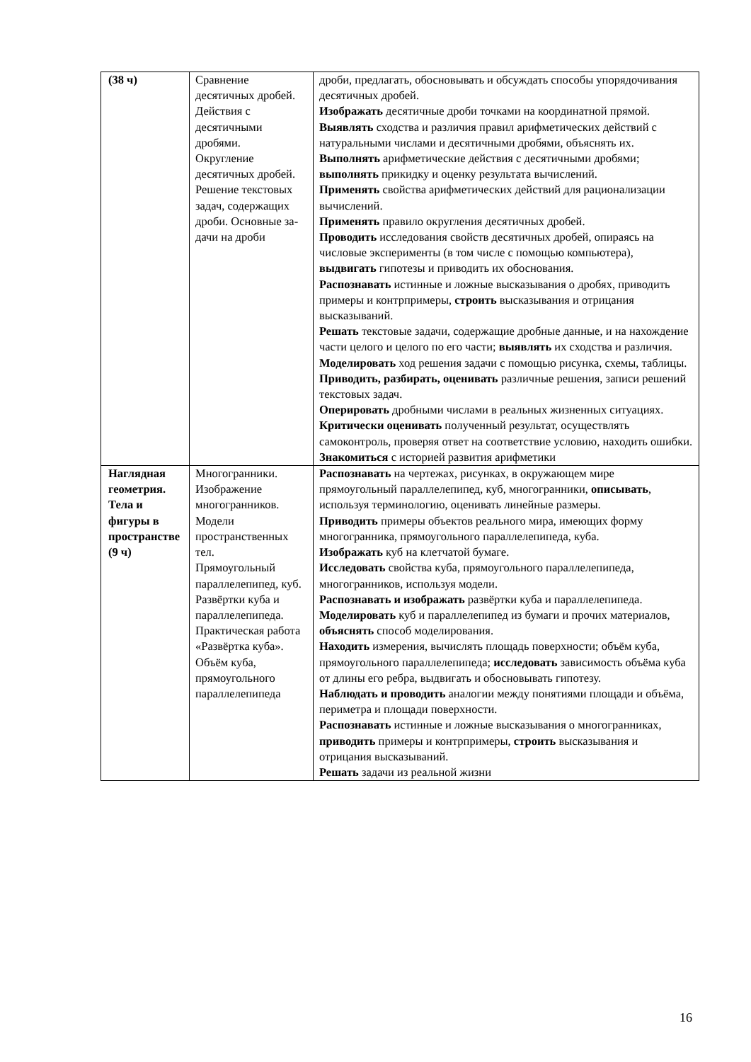| (38 ч) | Сравнение десятичных дробей. Действия с десятичными дробями. Округление десятичных дробей. Решение текстовых задач, содержащих дроби. Основные за- дачи на дроби | дроби, предлагать, обосновывать и обсуждать способы упорядочивания десятичных дробей. Изображать десятичные дроби точками на координатной прямой. Выявлять сходства и различия правил арифметических действий с натуральными числами и десятичными дробями, объяснять их. Выполнять арифметические действия с десятичными дробями; выполнять прикидку и оценку результата вычислений. Применять свойства арифметических действий для рационализации вычислений. Применять правило округления десятичных дробей. Проводить исследования свойств десятичных дробей, опираясь на числовые эксперименты (в том числе с помощью компьютера), выдвигать гипотезы и приводить их обоснования. Распознавать истинные и ложные высказывания о дробях, приводить примеры и контрпримеры, строить высказывания и отрицания высказываний. Решать текстовые задачи, содержащие дробные данные, и на нахождение части целого и целого по его части; выявлять их сходства и различия. Моделировать ход решения задачи с помощью рисунка, схемы, таблицы. Приводить, разбирать, оценивать различные решения, записи решений текстовых задач. Оперировать дробными числами в реальных жизненных ситуациях. Критически оценивать полученный результат, осуществлять самоконтроль, проверяя ответ на соответствие условию, находить ошибки. Знакомиться с историей развития арифметики |
| Наглядная геометрия. Тела и фигуры в пространстве (9 ч) | Многогранники. Изображение многогранников. Модели пространственных тел. Прямоугольный параллелепипед, куб. Развёртки куба и параллелепипеда. Практическая работа «Развёртка куба». Объём куба, прямоугольного параллелепипеда | Распознавать на чертежах, рисунках, в окружающем мире прямоугольный параллелепипед, куб, многогранники, описывать , используя терминологию, оценивать линейные размеры. Приводить примеры объектов реального мира, имеющих форму многогранника, прямоугольного параллелепипеда, куба. Изображать куб на клетчатой бумаге. Исследовать свойства куба, прямоугольного параллелепипеда, многогранников, используя модели. Распознавать и изображать развёртки куба и параллелепипеда. Моделировать куб и параллелепипед из бумаги и прочих материалов, объяснять способ моделирования. Находить измерения, вычислять площадь поверхности; объём куба, прямоугольного параллелепипеда; исследовать зависимость объёма куба от длины его ребра, выдвигать и обосновывать гипотезу. Наблюдать и проводить аналогии между понятиями площади и объёма, периметра и площади поверхности. Распознавать истинные и ложные высказывания о многогранниках, приводить примеры и контрпримеры, строить высказывания и отрицания высказываний. Решать задачи из реальной жизни |
16